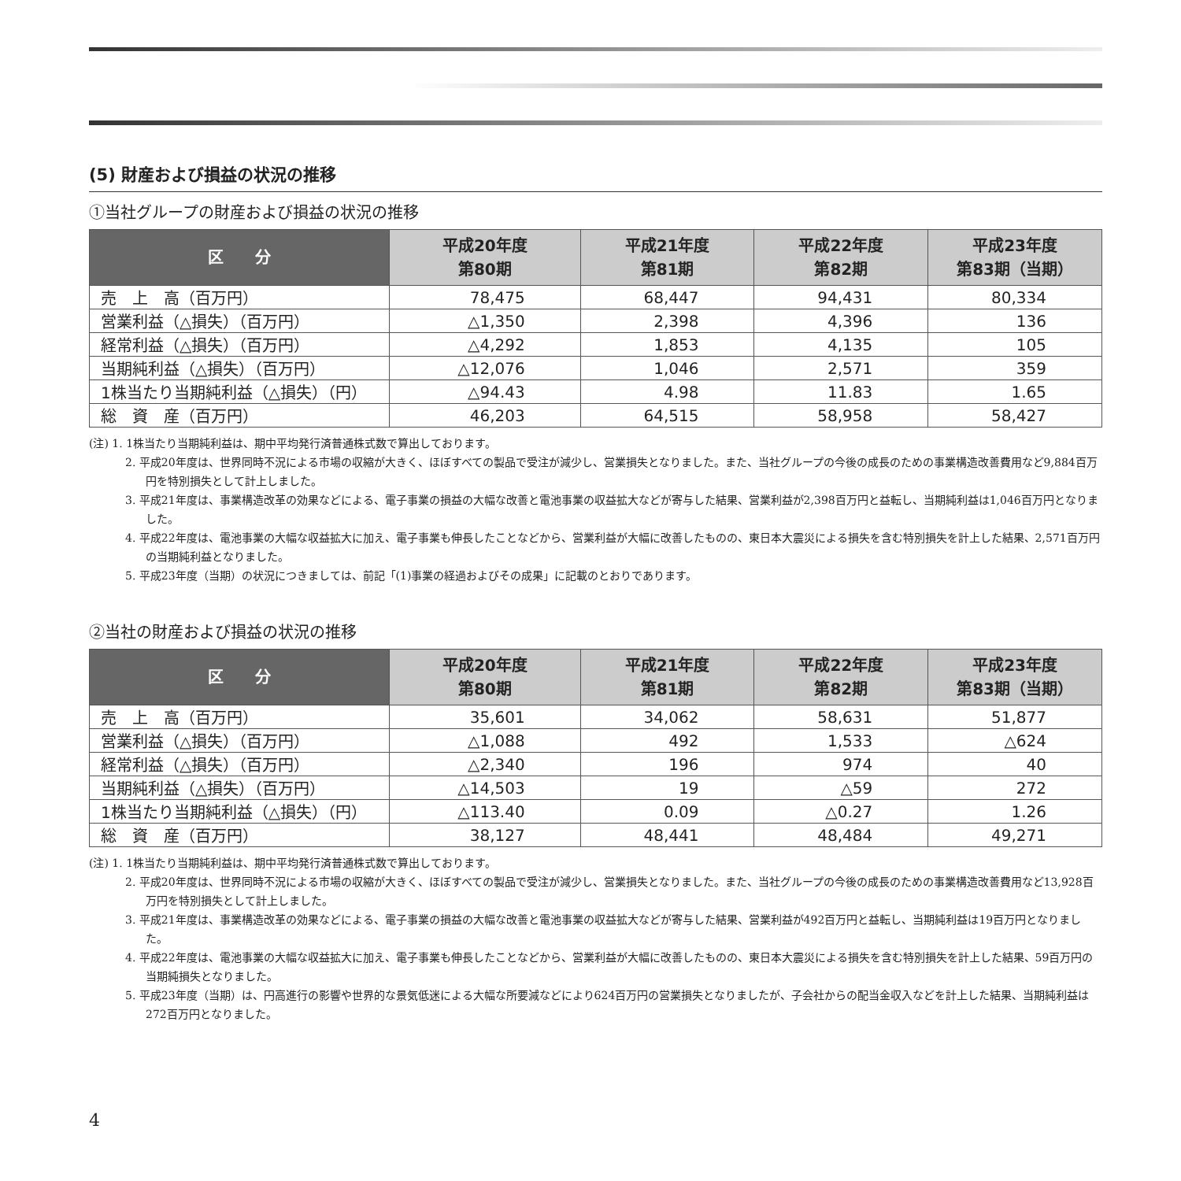(5) 財産および損益の状況の推移
①当社グループの財産および損益の状況の推移
| 区 分 | 平成20年度 第80期 | 平成21年度 第81期 | 平成22年度 第82期 | 平成23年度 第83期（当期） |
| --- | --- | --- | --- | --- |
| 売 上 高（百万円） | 78,475 | 68,447 | 94,431 | 80,334 |
| 営業利益（△損失）（百万円） | △1,350 | 2,398 | 4,396 | 136 |
| 経常利益（△損失）（百万円） | △4,292 | 1,853 | 4,135 | 105 |
| 当期純利益（△損失）（百万円） | △12,076 | 1,046 | 2,571 | 359 |
| 1株当たり当期純利益（△損失）（円） | △94.43 | 4.98 | 11.83 | 1.65 |
| 総 資 産（百万円） | 46,203 | 64,515 | 58,958 | 58,427 |
(注) 1. 1株当たり当期純利益は、期中平均発行済普通株式数で算出しております。
2. 平成20年度は、世界同時不況による市場の収縮が大きく、ほぼすべての製品で受注が減少し、営業損失となりました。また、当社グループの今後の成長のための事業構造改善費用など9,884百万円を特別損失として計上しました。
3. 平成21年度は、事業構造改革の効果などによる、電子事業の損益の大幅な改善と電池事業の収益拡大などが寄与した結果、営業利益が2,398百万円と益転し、当期純利益は1,046百万円となりました。
4. 平成22年度は、電池事業の大幅な収益拡大に加え、電子事業も伸長したことなどから、営業利益が大幅に改善したものの、東日本大震災による損失を含む特別損失を計上した結果、2,571百万円の当期純利益となりました。
5. 平成23年度（当期）の状況につきましては、前記「(1)事業の経過およびその成果」に記載のとおりであります。
②当社の財産および損益の状況の推移
| 区 分 | 平成20年度 第80期 | 平成21年度 第81期 | 平成22年度 第82期 | 平成23年度 第83期（当期） |
| --- | --- | --- | --- | --- |
| 売 上 高（百万円） | 35,601 | 34,062 | 58,631 | 51,877 |
| 営業利益（△損失）（百万円） | △1,088 | 492 | 1,533 | △624 |
| 経常利益（△損失）（百万円） | △2,340 | 196 | 974 | 40 |
| 当期純利益（△損失）（百万円） | △14,503 | 19 | △59 | 272 |
| 1株当たり当期純利益（△損失）（円） | △113.40 | 0.09 | △0.27 | 1.26 |
| 総 資 産（百万円） | 38,127 | 48,441 | 48,484 | 49,271 |
(注) 1. 1株当たり当期純利益は、期中平均発行済普通株式数で算出しております。
2. 平成20年度は、世界同時不況による市場の収縮が大きく、ほぼすべての製品で受注が減少し、営業損失となりました。また、当社グループの今後の成長のための事業構造改善費用など13,928百万円を特別損失として計上しました。
3. 平成21年度は、事業構造改革の効果などによる、電子事業の損益の大幅な改善と電池事業の収益拡大などが寄与した結果、営業利益が492百万円と益転し、当期純利益は19百万円となりました。
4. 平成22年度は、電池事業の大幅な収益拡大に加え、電子事業も伸長したことなどから、営業利益が大幅に改善したものの、東日本大震災による損失を含む特別損失を計上した結果、59百万円の当期純損失となりました。
5. 平成23年度（当期）は、円高進行の影響や世界的な景気低迷による大幅な所要減などにより624百万円の営業損失となりましたが、子会社からの配当金収入などを計上した結果、当期純利益は272百万円となりました。
4